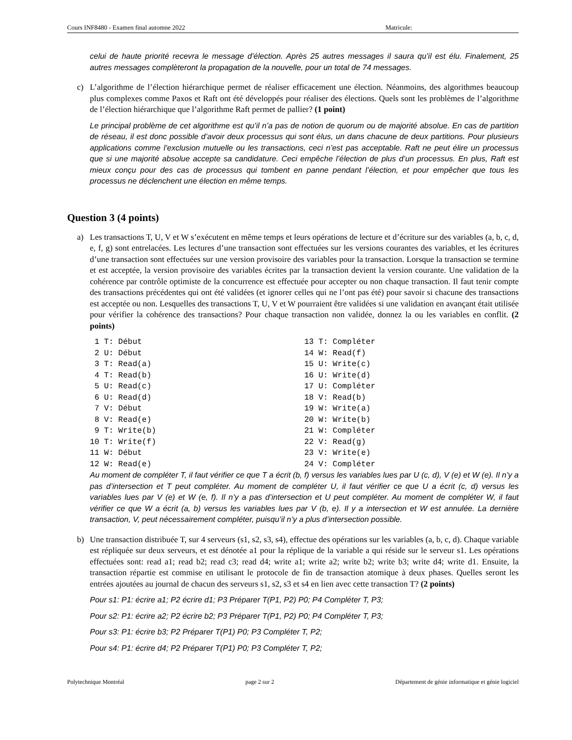Cours INF8480 - Examen final automne 2022 Matricule:
celui de haute priorité recevra le message d’élection. Après 25 autres messages il saura qu’il est élu. Finalement, 25 autres messages complèteront la propagation de la nouvelle, pour un total de 74 messages.
c) L’algorithme de l’élection hiérarchique permet de réaliser efficacement une élection. Néanmoins, des algorithmes beaucoup plus complexes comme Paxos et Raft ont été développés pour réaliser des élections. Quels sont les problèmes de l’algorithme de l’élection hiérarchique que l’algorithme Raft permet de pallier? (1 point)
Le principal problème de cet algorithme est qu’il n’a pas de notion de quorum ou de majorité absolue. En cas de partition de réseau, il est donc possible d’avoir deux processus qui sont élus, un dans chacune de deux partitions. Pour plusieurs applications comme l’exclusion mutuelle ou les transactions, ceci n’est pas acceptable. Raft ne peut élire un processus que si une majorité absolue accepte sa candidature. Ceci empêche l’élection de plus d’un processus. En plus, Raft est mieux conçu pour des cas de processus qui tombent en panne pendant l’élection, et pour empêcher que tous les processus ne déclenchent une élection en même temps.
Question 3 (4 points)
a) Les transactions T, U, V et W s’exécutent en même temps et leurs opérations de lecture et d’écriture sur des variables (a, b, c, d, e, f, g) sont entrelacées. Les lectures d’une transaction sont effectuées sur les versions courantes des variables, et les écritures d’une transaction sont effectuées sur une version provisoire des variables pour la transaction. Lorsque la transaction se termine et est acceptée, la version provisoire des variables écrites par la transaction devient la version courante. Une validation de la cohérence par contrôle optimiste de la concurrence est effectuée pour accepter ou non chaque transaction. Il faut tenir compte des transactions précédentes qui ont été validées (et ignorer celles qui ne l’ont pas été) pour savoir si chacune des transactions est acceptée ou non. Lesquelles des transactions T, U, V et W pourraient être validées si une validation en avançant était utilisée pour vérifier la cohérence des transactions? Pour chaque transaction non validée, donnez la ou les variables en conflit. (2 points)
1 T: Début 2 U: Début 3 T: Read(a) 4 T: Read(b) 5 U: Read(c) 6 U: Read(d) 7 V: Début 8 V: Read(e) 9 T: Write(b) 10 T: Write(f) 11 W: Début 12 W: Read(e)
13 T: Compléter 14 W: Read(f) 15 U: Write(c) 16 U: Write(d) 17 U: Compléter 18 V: Read(b) 19 W: Write(a) 20 W: Write(b) 21 W: Compléter 22 V: Read(g) 23 V: Write(e) 24 V: Compléter
Au moment de compléter T, il faut vérifier ce que T a écrit (b, f) versus les variables lues par U (c, d), V (e) et W (e). Il n’y a pas d’intersection et T peut compléter. Au moment de compléter U, il faut vérifier ce que U a écrit (c, d) versus les variables lues par V (e) et W (e, f). Il n’y a pas d’intersection et U peut compléter. Au moment de compléter W, il faut vérifier ce que W a écrit (a, b) versus les variables lues par V (b, e). Il y a intersection et W est annulée. La dernière transaction, V, peut nécessairement compléter, puisqu’il n’y a plus d’intersection possible.
b) Une transaction distribuée T, sur 4 serveurs (s1, s2, s3, s4), effectue des opérations sur les variables (a, b, c, d). Chaque variable est répliquée sur deux serveurs, et est dénotée a1 pour la réplique de la variable a qui réside sur le serveur s1. Les opérations effectuées sont: read a1; read b2; read c3; read d4; write a1; write a2; write b2; write b3; write d4; write d1. Ensuite, la transaction répartie est commise en utilisant le protocole de fin de transaction atomique à deux phases. Quelles seront les entrées ajoutées au journal de chacun des serveurs s1, s2, s3 et s4 en lien avec cette transaction T? (2 points)
Pour s1: P1: écrire a1; P2 écrire d1; P3 Préparer T(P1, P2) P0; P4 Compléter T, P3;
Pour s2: P1: écrire a2; P2 écrire b2; P3 Préparer T(P1, P2) P0; P4 Compléter T, P3;
Pour s3: P1: écrire b3; P2 Préparer T(P1) P0; P3 Compléter T, P2;
Pour s4: P1: écrire d4; P2 Préparer T(P1) P0; P3 Compléter T, P2;
Polytechnique Montréal page 2 sur 2 Département de génie informatique et génie logiciel